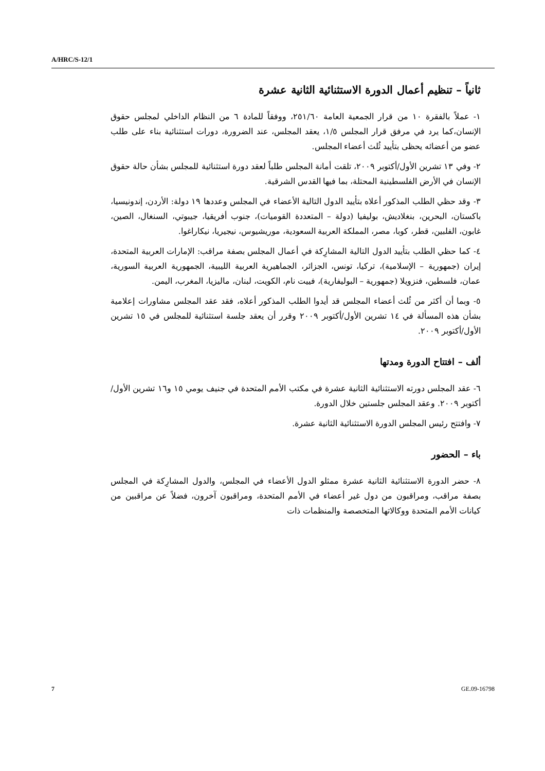A/HRC/S-12/1
ثانياً – تنظيم أعمال الدورة الاستثنائية الثانية عشرة
١- عملاً بالفقرة ١٠ من قرار الجمعية العامة ٢٥١/٦٠، ووفقاً للمادة ٦ من النظام الداخلي لمجلس حقوق الإنسان،كما يرد في مرفق قرار المجلس ١/٥، يعقد المجلس، عند الضرورة، دورات استثنائية بناء على طلب عضو من أعضائه يحظى بتأييد ثُلث أعضاء المجلس.
٢- وفي ١٣ تشرين الأول/أكتوبر ٢٠٠٩، تلقت أمانة المجلس طلباً لعقد دورة استثنائية للمجلس بشأن حالة حقوق الإنسان في الأرض الفلسطينية المحتلة، بما فيها القدس الشرقية.
٣- وقد حظي الطلب المذكور أعلاه بتأييد الدول التالية الأعضاء في المجلس وعددها ١٩ دولة: الأردن، إندونيسيا، باكستان، البحرين، بنغلاديش، بوليفيا (دولة – المتعددة القوميات)، جنوب أفريقيا، جيبوتي، السنغال، الصين، غابون، الفلبين، قطر، كوبا، مصر، المملكة العربية السعودية، موريشيوس، نيجيريا، نيكاراغوا.
٤- كما حظي الطلب بتأييد الدول التالية المشارِكة في أعمال المجلس بصفة مراقب: الإمارات العربية المتحدة، إيران (جمهورية – الإسلامية)، تركيا، تونس، الجزائر، الجماهيرية العربية الليبية، الجمهورية العربية السورية، عمان، فلسطين، فنزويلا (جمهورية – البوليفارية)، فييت نام، الكويت، لبنان، ماليزيا، المغرب، اليمن.
٥- وبما أن أكثر من ثُلث أعضاء المجلس قد أيدوا الطلب المذكور أعلاه، فقد عقد المجلس مشاورات إعلامية بشأن هذه المسألة في ١٤ تشرين الأول/أكتوبر ٢٠٠٩ وقرر أن يعقد جلسة استثنائية للمجلس في ١٥ تشرين الأول/أكتوبر ٢٠٠٩.
ألف – افتتاح الدورة ومدتها
٦- عقد المجلس دورته الاستثنائية الثانية عشرة في مكتب الأمم المتحدة في جنيف يومي ١٥ و١٦ تشرين الأول/أكتوبر ٢٠٠٩. وعقد المجلس جلستين خلال الدورة.
٧- وافتتح رئيس المجلس الدورة الاستثنائية الثانية عشرة.
باء – الحضور
٨- حضر الدورة الاستثنائية الثانية عشرة ممثلو الدول الأعضاء في المجلس، والدول المشارِكة في المجلس بصفة مراقب، ومراقبون من دول غير أعضاء في الأمم المتحدة، ومراقبون آخرون، فضلاً عن مراقبين من كيانات الأمم المتحدة ووكالاتها المتخصصة والمنظمات ذات
7 GE.09-16798